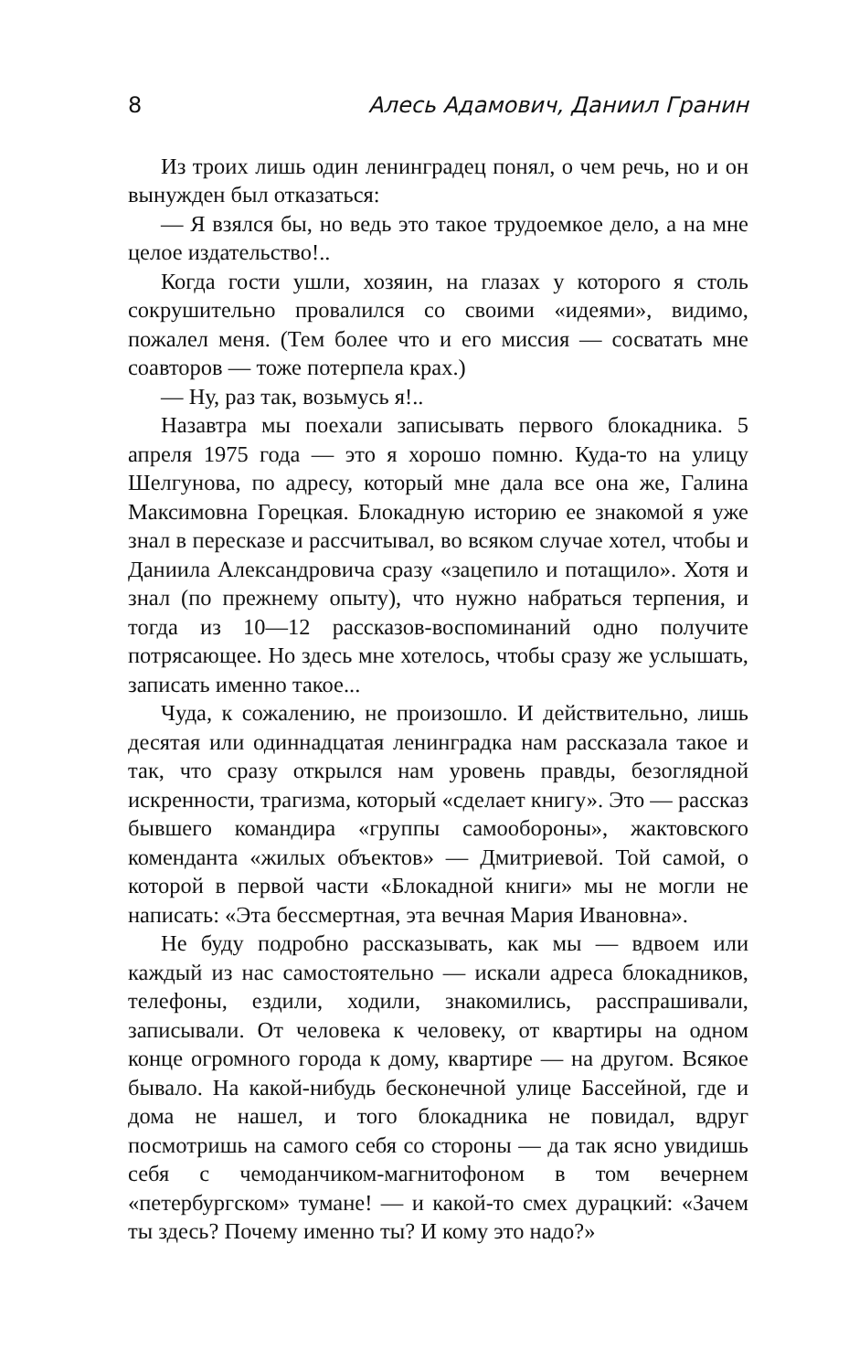8 Алесь Адамович, Даниил Гранин
Из троих лишь один ленинградец понял, о чем речь, но и он вынужден был отказаться:
— Я взялся бы, но ведь это такое трудоемкое дело, а на мне целое издательство!..
Когда гости ушли, хозяин, на глазах у которого я столь сокрушительно провалился со своими «идеями», видимо, пожалел меня. (Тем более что и его миссия — сосватать мне соавторов — тоже потерпела крах.)
— Ну, раз так, возьмусь я!..
Назавтра мы поехали записывать первого блокадника. 5 апреля 1975 года — это я хорошо помню. Куда-то на улицу Шелгунова, по адресу, который мне дала все она же, Галина Максимовна Горецкая. Блокадную историю ее знакомой я уже знал в пересказе и рассчитывал, во всяком случае хотел, чтобы и Даниила Александровича сразу «зацепило и потащило». Хотя и знал (по прежнему опыту), что нужно набраться терпения, и тогда из 10—12 рассказов-воспоминаний одно получите потрясающее. Но здесь мне хотелось, чтобы сразу же услышать, записать именно такое...
Чуда, к сожалению, не произошло. И действительно, лишь десятая или одиннадцатая ленинградка нам рассказала такое и так, что сразу открылся нам уровень правды, безоглядной искренности, трагизма, который «сделает книгу». Это — рассказ бывшего командира «группы самообороны», жактовского коменданта «жилых объектов» — Дмитриевой. Той самой, о которой в первой части «Блокадной книги» мы не могли не написать: «Эта бессмертная, эта вечная Мария Ивановна».
Не буду подробно рассказывать, как мы — вдвоем или каждый из нас самостоятельно — искали адреса блокадников, телефоны, ездили, ходили, знакомились, расспрашивали, записывали. От человека к человеку, от квартиры на одном конце огромного города к дому, квартире — на другом. Всякое бывало. На какой-нибудь бесконечной улице Бассейной, где и дома не нашел, и того блокадника не повидал, вдруг посмотришь на самого себя со стороны — да так ясно увидишь себя с чемоданчиком-магнитофоном в том вечернем «петербургском» тумане! — и какой-то смех дурацкий: «Зачем ты здесь? Почему именно ты? И кому это надо?»